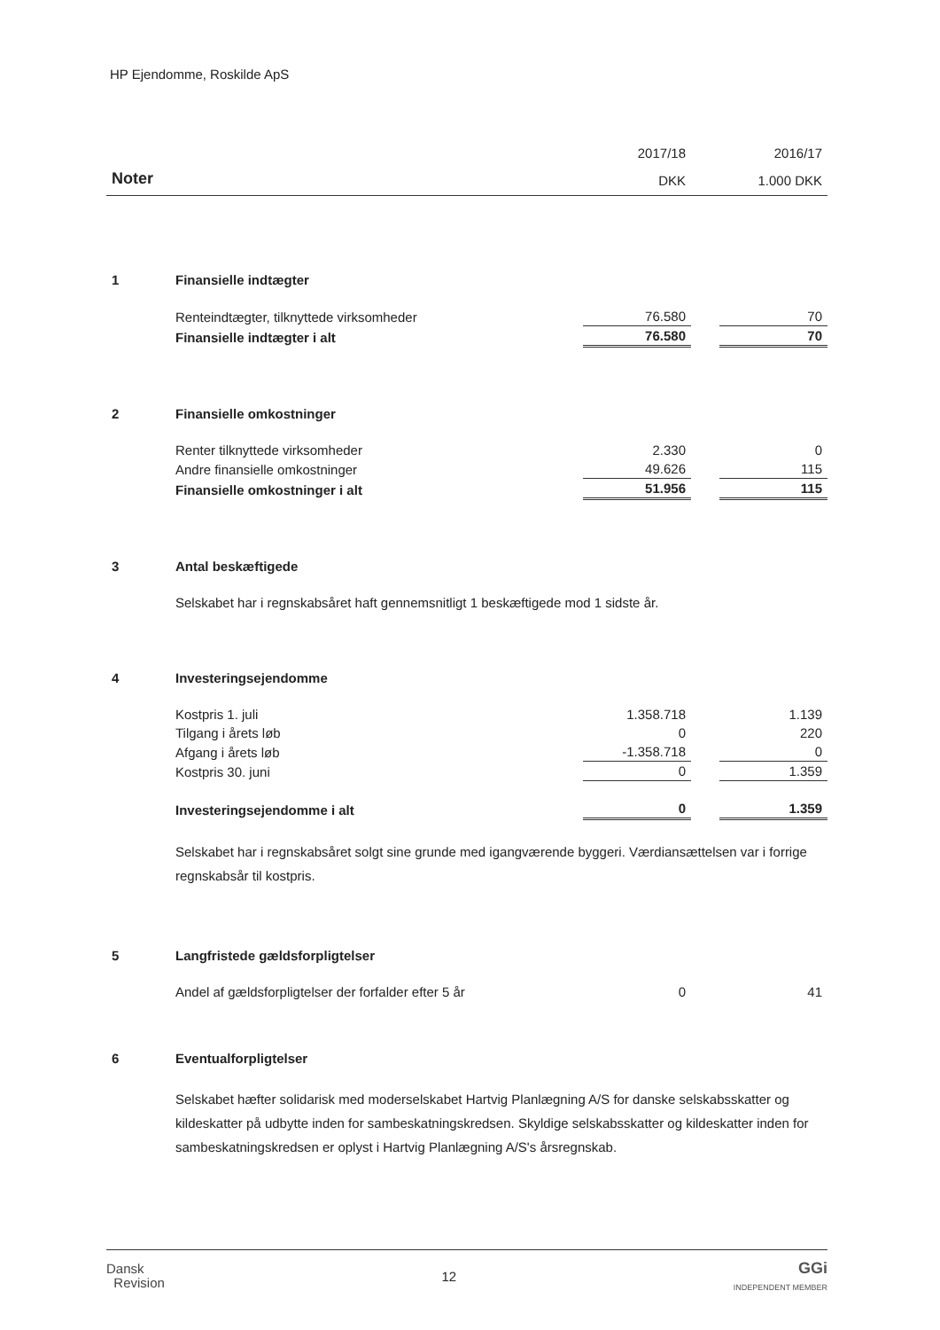HP Ejendomme, Roskilde ApS
| | | 2017/18 | | 2016/17 |
| Noter | | DKK | | 1.000 DKK |
| 1 | Finansielle indtægter | | | |
| | Renteindtægter, tilknyttede virksomheder | 76.580 | | 70 |
| | Finansielle indtægter i alt | 76.580 | | 70 |
| 2 | Finansielle omkostninger | | | |
| | Renter tilknyttede virksomheder | 2.330 | | 0 |
| | Andre finansielle omkostninger | 49.626 | | 115 |
| | Finansielle omkostninger i alt | 51.956 | | 115 |
| 3 | Antal beskæftigede | | | |
| | Selskabet har i regnskabsåret haft gennemsnitligt 1 beskæftigede mod 1 sidste år. | | | |
| 4 | Investeringsejendomme | | | |
| | Kostpris 1. juli | 1.358.718 | | 1.139 |
| | Tilgang i årets løb | 0 | | 220 |
| | Afgang i årets løb | -1.358.718 | | 0 |
| | Kostpris 30. juni | 0 | | 1.359 |
| | Investeringsejendomme i alt | 0 | | 1.359 |
| | Selskabet har i regnskabsåret solgt sine grunde med igangværende byggeri. Værdiansættelsen var i forrige regnskabsår til kostpris. | | | |
| 5 | Langfristede gældsforpligtelser | | | |
| | Andel af gældsforpligtelser der forfalder efter 5 år | 0 | | 41 |
| 6 | Eventualforpligtelser | | | |
| | Selskabet hæfter solidarisk med moderselskabet Hartvig Planlægning A/S for danske selskabsskatter og kildeskatter på udbytte inden for sambeskatningskredsen. Skyldige selskabsskatter og kildeskatter inden for sambeskatningskredsen er oplyst i Hartvig Planlægning A/S's årsregnskab. | | | |
Dansk
Revision
12
GGi
INDEPENDENT MEMBER